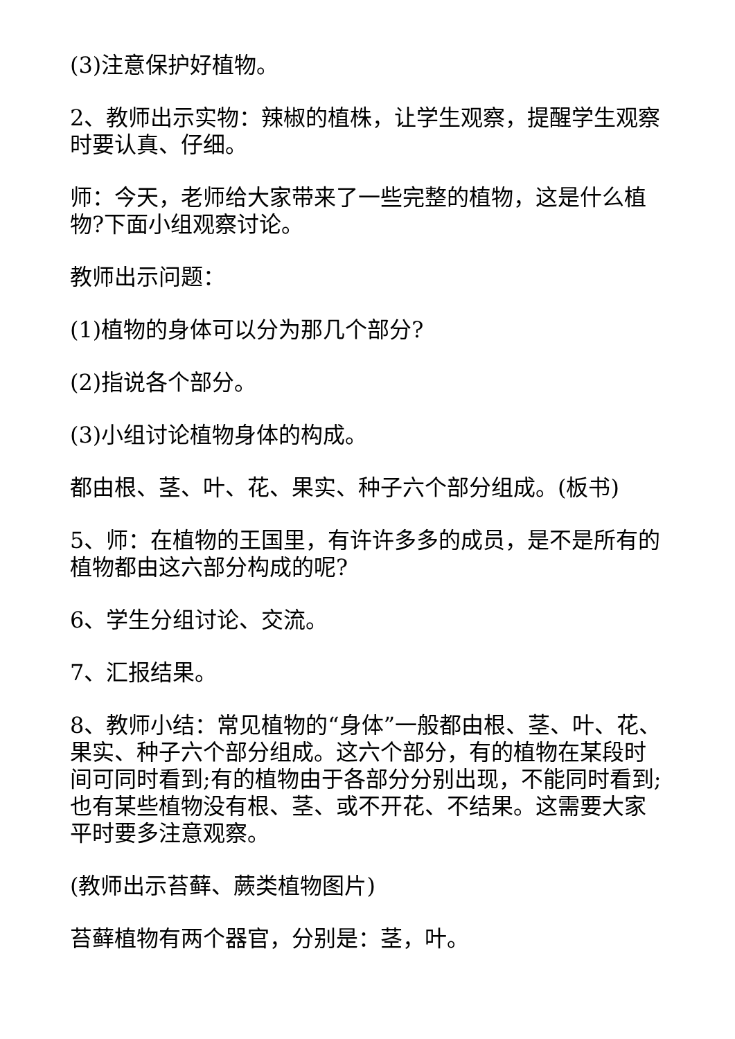(3)注意保护好植物。
2、教师出示实物：辣椒的植株，让学生观察，提醒学生观察时要认真、仔细。
师：今天，老师给大家带来了一些完整的植物，这是什么植物?下面小组观察讨论。
教师出示问题：
(1)植物的身体可以分为那几个部分?
(2)指说各个部分。
(3)小组讨论植物身体的构成。
都由根、茎、叶、花、果实、种子六个部分组成。(板书)
5、师：在植物的王国里，有许许多多的成员，是不是所有的植物都由这六部分构成的呢?
6、学生分组讨论、交流。
7、汇报结果。
8、教师小结：常见植物的“身体”一般都由根、茎、叶、花、果实、种子六个部分组成。这六个部分，有的植物在某段时间可同时看到;有的植物由于各部分分别出现，不能同时看到;也有某些植物没有根、茎、或不开花、不结果。这需要大家平时要多注意观察。
(教师出示苔藓、蕨类植物图片)
苔藓植物有两个器官，分别是：茎，叶。